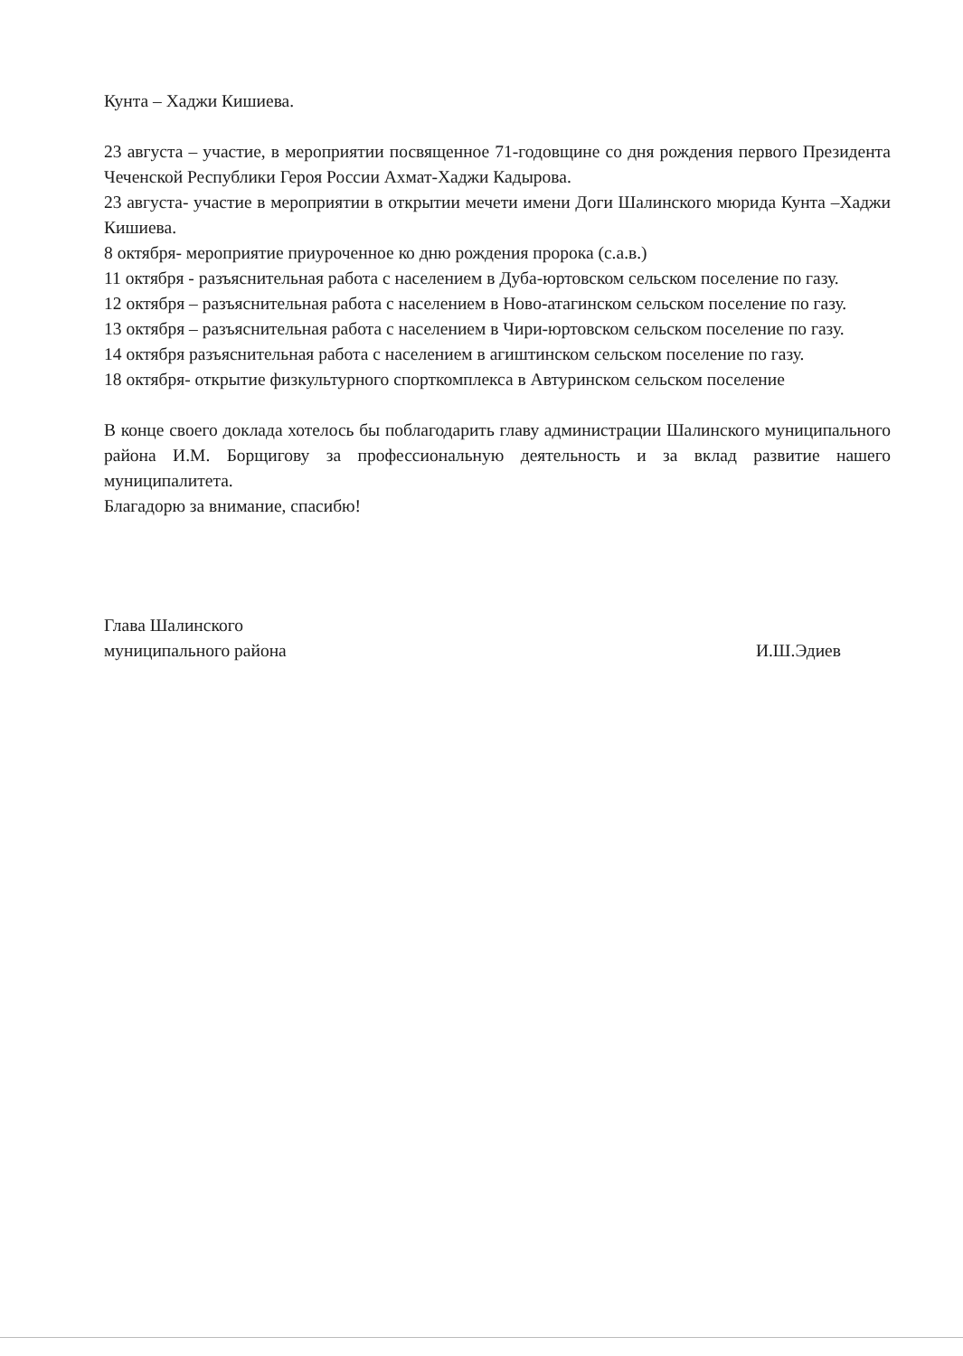Кунта – Хаджи Кишиева.
23 августа – участие, в мероприятии посвященное 71-годовщине со дня рождения первого Президента Чеченской Республики Героя России Ахмат-Хаджи Кадырова.
23 августа- участие в мероприятии в открытии мечети имени Доги Шалинского мюрида Кунта –Хаджи Кишиева.
8 октября- мероприятие приуроченное ко дню рождения пророка (с.а.в.)
11 октября - разъяснительная работа с населением в Дуба-юртовском сельском поселение по газу.
12 октября – разъяснительная работа с населением в Ново-атагинском сельском поселение по газу.
13 октября – разъяснительная работа с населением в Чири-юртовском сельском поселение по газу.
14 октября разъяснительная работа с населением в агиштинском сельском поселение по газу.
18 октября- открытие физкультурного спорткомплекса в Автуринском сельском поселение
В конце своего доклада хотелось бы поблагодарить главу администрации Шалинского муниципального района И.М. Борщигову за профессиональную деятельность и за вклад развитие нашего муниципалитета.
Благадорю за внимание, спасибю!
Глава Шалинского
муниципального района
И.Ш.Эдиев